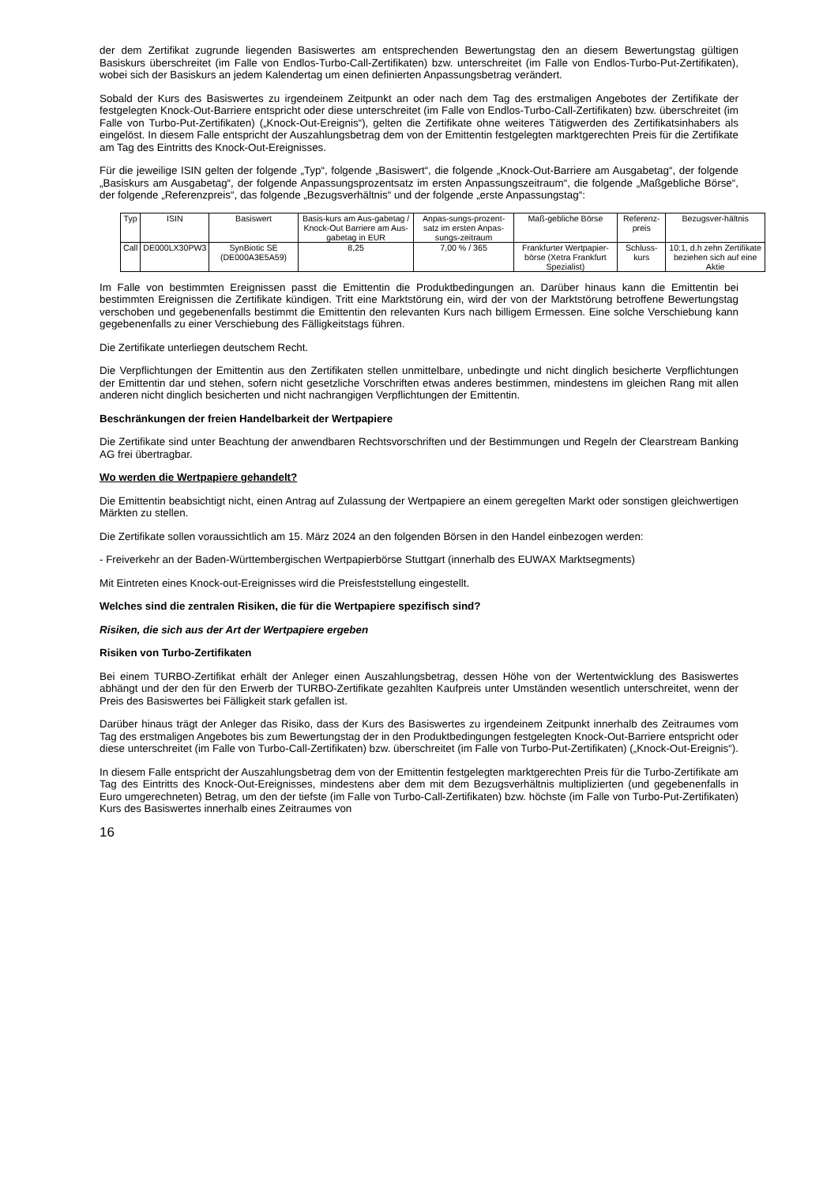der dem Zertifikat zugrunde liegenden Basiswertes am entsprechenden Bewertungstag den an diesem Bewertungstag gültigen Basiskurs überschreitet (im Falle von Endlos-Turbo-Call-Zertifikaten) bzw. unterschreitet (im Falle von Endlos-Turbo-Put-Zertifikaten), wobei sich der Basiskurs an jedem Kalendertag um einen definierten Anpassungsbetrag verändert.
Sobald der Kurs des Basiswertes zu irgendeinem Zeitpunkt an oder nach dem Tag des erstmaligen Angebotes der Zertifikate der festgelegten Knock-Out-Barriere entspricht oder diese unterschreitet (im Falle von Endlos-Turbo-Call-Zertifikaten) bzw. überschreitet (im Falle von Turbo-Put-Zertifikaten) („Knock-Out-Ereignis“), gelten die Zertifikate ohne weiteres Tätigwerden des Zertifikatsinhabers als eingelöst. In diesem Falle entspricht der Auszahlungsbetrag dem von der Emittentin festgelegten marktgerechten Preis für die Zertifikate am Tag des Eintritts des Knock-Out-Ereignisses.
Für die jeweilige ISIN gelten der folgende „Typ“, folgende „Basiswert“, die folgende „Knock-Out-Barriere am Ausgabetag“, der folgende „Basiskurs am Ausgabetag“, der folgende Anpassungsprozentsatz im ersten Anpassungszeitraum“, die folgende „Maßgebliche Börse“, der folgende „Referenzpreis“, das folgende „Bezugsverhältnis“ und der folgende „erste Anpassungstag“:
| Typ | ISIN | Basiswert | Basis-kurs am Aus-gabetag / Knock-Out Barriere am Aus-gabetag in EUR | Anpas-sungs-prozent-satz im ersten Anpas-sungs-zeitraum | Maß-gebliche Börse | Referenz-preis | Bezugsver-hältnis |
| --- | --- | --- | --- | --- | --- | --- | --- |
| Call | DE000LX30PW3 | SynBiotic SE (DE000A3E5A59) | 8,25 | 7,00 % / 365 | Frankfurter Wertpapier-börse (Xetra Frankfurt Spezialist) | Schluss-kurs | 10:1, d.h zehn Zertifikate beziehen sich auf eine Aktie |
Im Falle von bestimmten Ereignissen passt die Emittentin die Produktbedingungen an. Darüber hinaus kann die Emittentin bei bestimmten Ereignissen die Zertifikate kündigen. Tritt eine Marktstörung ein, wird der von der Marktstörung betroffene Bewertungstag verschoben und gegebenenfalls bestimmt die Emittentin den relevanten Kurs nach billigem Ermessen. Eine solche Verschiebung kann gegebenenfalls zu einer Verschiebung des Fälligkeitstags führen.
Die Zertifikate unterliegen deutschem Recht.
Die Verpflichtungen der Emittentin aus den Zertifikaten stellen unmittelbare, unbedingte und nicht dinglich besicherte Verpflichtungen der Emittentin dar und stehen, sofern nicht gesetzliche Vorschriften etwas anderes bestimmen, mindestens im gleichen Rang mit allen anderen nicht dinglich besicherten und nicht nachrangigen Verpflichtungen der Emittentin.
Beschränkungen der freien Handelbarkeit der Wertpapiere
Die Zertifikate sind unter Beachtung der anwendbaren Rechtsvorschriften und der Bestimmungen und Regeln der Clearstream Banking AG frei übertragbar.
Wo werden die Wertpapiere gehandelt?
Die Emittentin beabsichtigt nicht, einen Antrag auf Zulassung der Wertpapiere an einem geregelten Markt oder sonstigen gleichwertigen Märkten zu stellen.
Die Zertifikate sollen voraussichtlich am 15. März 2024 an den folgenden Börsen in den Handel einbezogen werden:
- Freiverkehr an der Baden-Württembergischen Wertpapierbörse Stuttgart (innerhalb des EUWAX Marktsegments)
Mit Eintreten eines Knock-out-Ereignisses wird die Preisfeststellung eingestellt.
Welches sind die zentralen Risiken, die für die Wertpapiere spezifisch sind?
Risiken, die sich aus der Art der Wertpapiere ergeben
Risiken von Turbo-Zertifikaten
Bei einem TURBO-Zertifikat erhält der Anleger einen Auszahlungsbetrag, dessen Höhe von der Wertentwicklung des Basiswertes abhängt und der den für den Erwerb der TURBO-Zertifikate gezahlten Kaufpreis unter Umständen wesentlich unterschreitet, wenn der Preis des Basiswertes bei Fälligkeit stark gefallen ist.
Darüber hinaus trägt der Anleger das Risiko, dass der Kurs des Basiswertes zu irgendeinem Zeitpunkt innerhalb des Zeitraumes vom Tag des erstmaligen Angebotes bis zum Bewertungstag der in den Produktbedingungen festgelegten Knock-Out-Barriere entspricht oder diese unterschreitet (im Falle von Turbo-Call-Zertifikaten) bzw. überschreitet (im Falle von Turbo-Put-Zertifikaten) („Knock-Out-Ereignis“).
In diesem Falle entspricht der Auszahlungsbetrag dem von der Emittentin festgelegten marktgerechten Preis für die Turbo-Zertifikate am Tag des Eintritts des Knock-Out-Ereignisses, mindestens aber dem mit dem Bezugsverhältnis multiplizierten (und gegebenenfalls in Euro umgerechneten) Betrag, um den der tiefste (im Falle von Turbo-Call-Zertifikaten) bzw. höchste (im Falle von Turbo-Put-Zertifikaten) Kurs des Basiswertes innerhalb eines Zeitraumes von
16